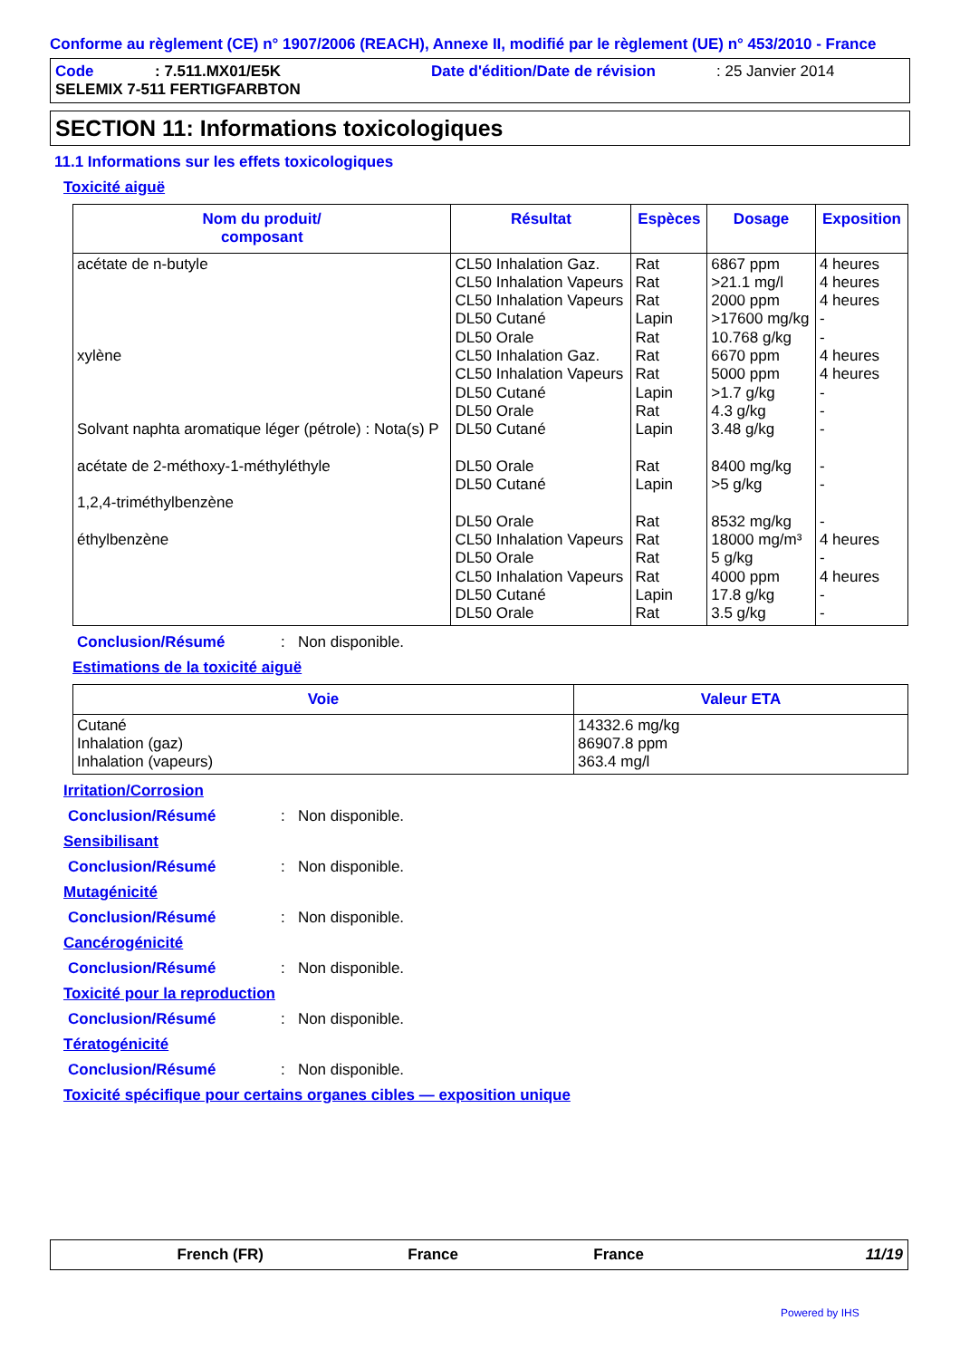Conforme au règlement (CE) n° 1907/2006 (REACH), Annexe II, modifié par le règlement (UE) n° 453/2010 - France
Code: 7.511.MX01/E5K Date d'édition/Date de révision: 25 Janvier 2014
SELEMIX 7-511 FERTIGFARBTON
SECTION 11: Informations toxicologiques
11.1 Informations sur les effets toxicologiques
Toxicité aiguë
| Nom du produit/ composant | Résultat | Espèces | Dosage | Exposition |
| --- | --- | --- | --- | --- |
| acétate de n-butyle xylène Solvant naphta aromatique léger (pétrole) : Nota(s) P acétate de 2-méthoxy-1-méthyléthyle 1,2,4-triméthylbenzène éthylbenzène | CL50 Inhalation Gaz. CL50 Inhalation Vapeurs CL50 Inhalation Vapeurs DL50 Cutané DL50 Orale CL50 Inhalation Gaz. CL50 Inhalation Vapeurs DL50 Cutané DL50 Orale DL50 Cutané DL50 Orale DL50 Cutané DL50 Orale CL50 Inhalation Vapeurs DL50 Orale CL50 Inhalation Vapeurs DL50 Cutané DL50 Orale | Rat Rat Rat Lapin Rat Rat Rat Lapin Rat Lapin Rat Lapin Rat Rat Rat Rat Lapin Rat | 6867 ppm >21.1 mg/l 2000 ppm >17600 mg/kg 10.768 g/kg 6670 ppm 5000 ppm >1.7 g/kg 4.3 g/kg 3.48 g/kg 8400 mg/kg >5 g/kg 8532 mg/kg 18000 mg/m³ 5 g/kg 4000 ppm 17.8 g/kg 3.5 g/kg | 4 heures 4 heures 4 heures - - 4 heures 4 heures - - - - - - 4 heures - 4 heures - - |
Conclusion/Résumé: Non disponible.
Estimations de la toxicité aiguë
| Voie | Valeur ETA |
| --- | --- |
| Cutané Inhalation (gaz) Inhalation (vapeurs) | 14332.6 mg/kg 86907.8 ppm 363.4 mg/l |
Irritation/Corrosion
Conclusion/Résumé: Non disponible.
Sensibilisant
Conclusion/Résumé: Non disponible.
Mutagénicité
Conclusion/Résumé: Non disponible.
Cancérogénicité
Conclusion/Résumé: Non disponible.
Toxicité pour la reproduction
Conclusion/Résumé: Non disponible.
Tératogénicité
Conclusion/Résumé: Non disponible.
Toxicité spécifique pour certains organes cibles — exposition unique
French (FR) France France 11/19
Powered by IHS